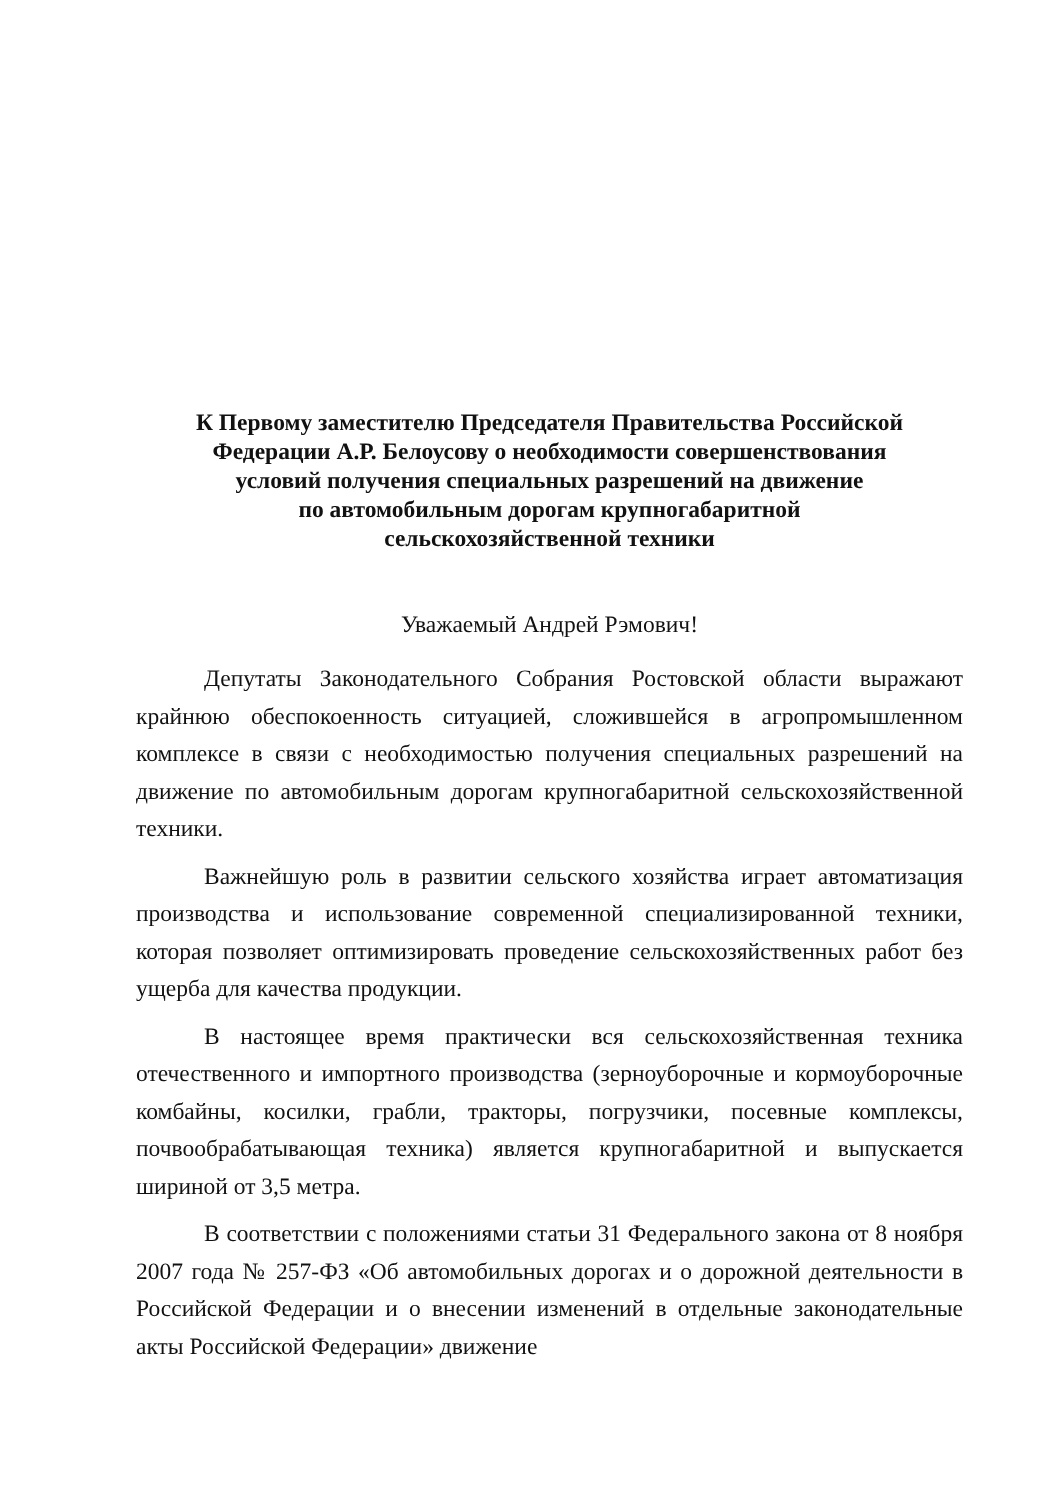К Первому заместителю Председателя Правительства Российской
Федерации А.Р. Белоусову о необходимости совершенствования
условий получения специальных разрешений на движение
по автомобильным дорогам крупногабаритной
сельскохозяйственной техники
Уважаемый Андрей Рэмович!
Депутаты Законодательного Собрания Ростовской области выражают крайнюю обеспокоенность ситуацией, сложившейся в агропромышленном комплексе в связи с необходимостью получения специальных разрешений на движение по автомобильным дорогам крупногабаритной сельскохозяйственной техники.
Важнейшую роль в развитии сельского хозяйства играет автоматизация производства и использование современной специализированной техники, которая позволяет оптимизировать проведение сельскохозяйственных работ без ущерба для качества продукции.
В настоящее время практически вся сельскохозяйственная техника отечественного и импортного производства (зерноуборочные и кормоуборочные комбайны, косилки, грабли, тракторы, погрузчики, посевные комплексы, почвообрабатывающая техника) является крупногабаритной и выпускается шириной от 3,5 метра.
В соответствии с положениями статьи 31 Федерального закона от 8 ноября 2007 года № 257-ФЗ «Об автомобильных дорогах и о дорожной деятельности в Российской Федерации и о внесении изменений в отдельные законодательные акты Российской Федерации» движение